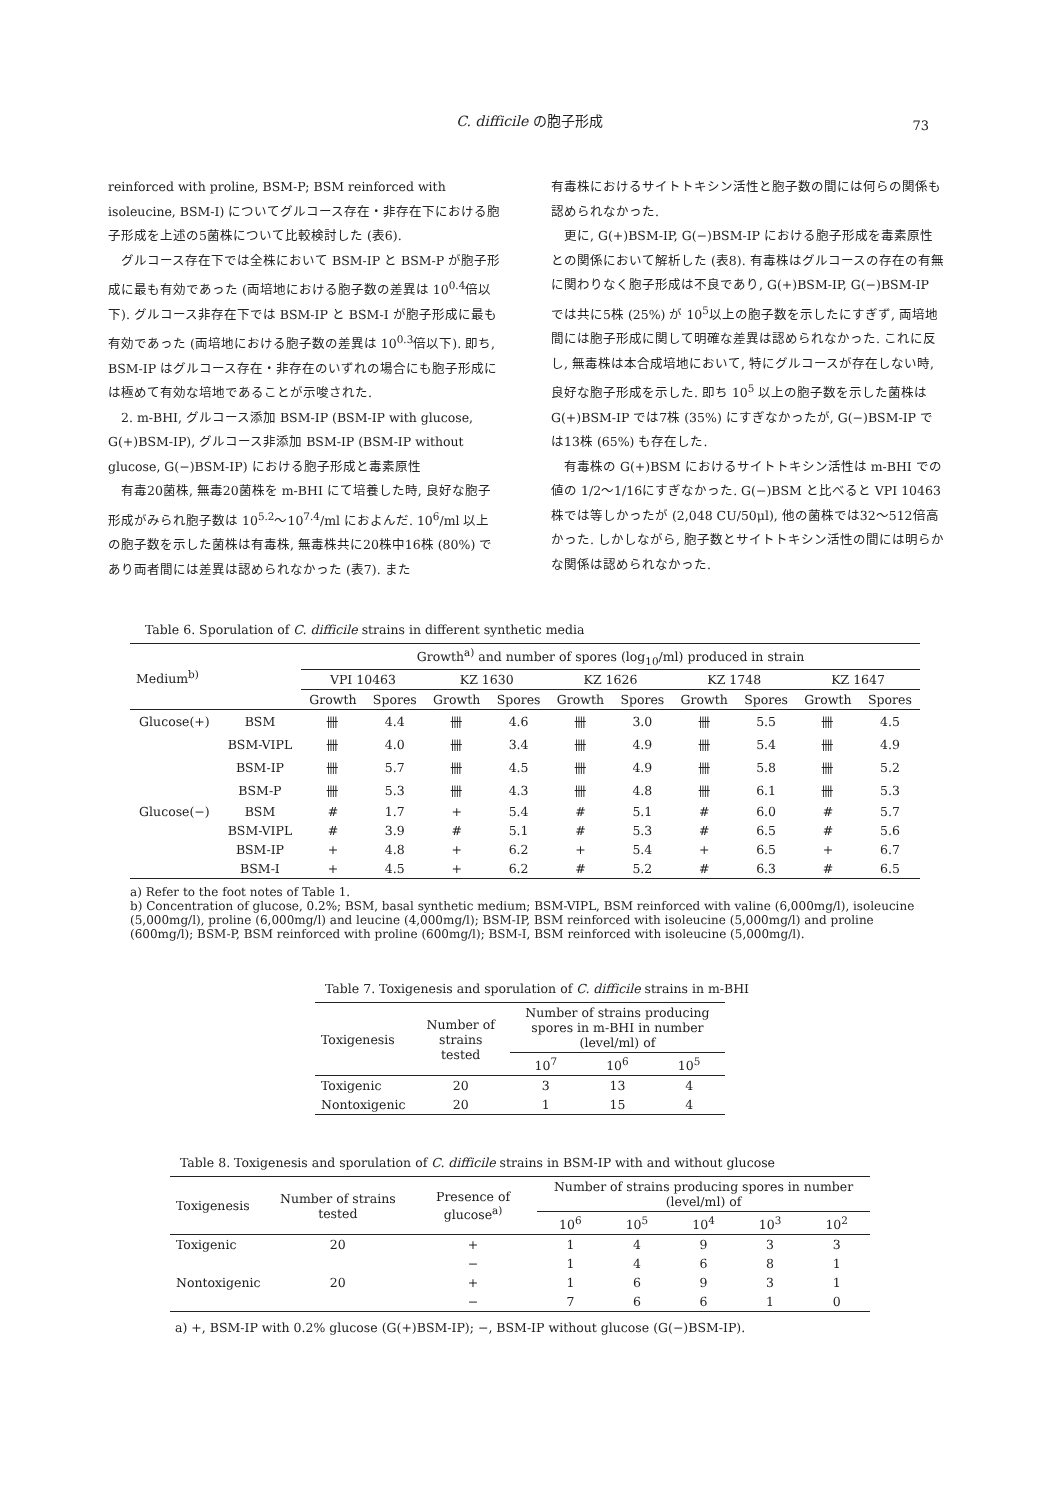C. difficile の胞子形成 73
reinforced with proline, BSM-P; BSM reinforced with isoleucine, BSM-I) についてグルコース存在・非存在下における胞子形成を上述の5菌株について比較検討した (表6).
　グルコース存在下では全株において BSM-IP と BSM-P が胞子形成に最も有効であった (両培地における胞子数の差異は 10<sup>0.4</sup>倍以下). グルコース非存在下では BSM-IP と BSM-I が胞子形成に最も有効であった (両培地における胞子数の差異は 10<sup>0.3</sup>倍以下). 即ち, BSM-IP はグルコース存在・非存在のいずれの場合にも胞子形成には極めて有効な培地であることが示唆された.
　2. m-BHI, グルコース添加 BSM-IP (BSM-IP with glucose, G(+)BSM-IP), グルコース非添加 BSM-IP (BSM-IP without glucose, G(−)BSM-IP) における胞子形成と毒素原性
　有毒20菌株, 無毒20菌株を m-BHI にて培養した時, 良好な胞子形成がみられ胞子数は 10<sup>5.2</sup>〜10<sup>7.4</sup>/ml におよんだ. 10<sup>6</sup>/ml 以上の胞子数を示した菌株は有毒株, 無毒株共に20株中16株 (80%) であり両者間には差異は認められなかった (表7). また
有毒株におけるサイトトキシン活性と胞子数の間には何らの関係も認められなかった.
　更に, G(+)BSM-IP, G(−)BSM-IP における胞子形成を毒素原性との関係において解析した (表8). 有毒株はグルコースの存在の有無に関わりなく胞子形成は不良であり, G(+)BSM-IP, G(−)BSM-IP では共に5株 (25%) が 10<sup>5</sup>以上の胞子数を示したにすぎず, 両培地間には胞子形成に関して明確な差異は認められなかった. これに反し, 無毒株は本合成培地において, 特にグルコースが存在しない時, 良好な胞子形成を示した. 即ち 10<sup>5</sup> 以上の胞子数を示した菌株は G(+)BSM-IP では7株 (35%) にすぎなかったが, G(−)BSM-IP では13株 (65%) も存在した.
　有毒株の G(+)BSM におけるサイトトキシン活性は m-BHI での値の 1/2〜1/16にすぎなかった. G(−)BSM と比べると VPI 10463 株では等しかったが (2,048 CU/50μl), 他の菌株では32〜512倍高かった. しかしながら, 胞子数とサイトトキシン活性の間には明らかな関係は認められなかった.
Table 6. Sporulation of C. difficile strains in different synthetic media
| Medium<sup>b)</sup> | | Growth<sup>a)</sup> and number of spores (log<sub>10</sub>/ml) produced in strain | | | | | | | | | |
| --- | --- | --- | --- | --- | --- | --- | --- | --- | --- | --- | --- |
| | | VPI 10463 | | KZ 1630 | | KZ 1626 | | KZ 1748 | | KZ 1647 | |
| | | Growth | Spores | Growth | Spores | Growth | Spores | Growth | Spores | Growth | Spores |
| Glucose(+) | BSM | 卌 | 4.4 | 卌 | 4.6 | 卌 | 3.0 | 卌 | 5.5 | 卌 | 4.5 |
| | BSM-VIPL | 卌 | 4.0 | 卌 | 3.4 | 卌 | 4.9 | 卌 | 5.4 | 卌 | 4.9 |
| | BSM-IP | 卌 | 5.7 | 卌 | 4.5 | 卌 | 4.9 | 卌 | 5.8 | 卌 | 5.2 |
| | BSM-P | 卌 | 5.3 | 卌 | 4.3 | 卌 | 4.8 | 卌 | 6.1 | 卌 | 5.3 |
| Glucose(−) | BSM | # | 1.7 | + | 5.4 | # | 5.1 | # | 6.0 | # | 5.7 |
| | BSM-VIPL | # | 3.9 | # | 5.1 | # | 5.3 | # | 6.5 | # | 5.6 |
| | BSM-IP | + | 4.8 | + | 6.2 | + | 5.4 | + | 6.5 | + | 6.7 |
| | BSM-I | + | 4.5 | + | 6.2 | # | 5.2 | # | 6.3 | # | 6.5 |
a) Refer to the foot notes of Table 1.
b) Concentration of glucose, 0.2%; BSM, basal synthetic medium; BSM-VIPL, BSM reinforced with valine (6,000mg/l), isoleucine (5,000mg/l), proline (6,000mg/l) and leucine (4,000mg/l); BSM-IP, BSM reinforced with isoleucine (5,000mg/l) and proline (600mg/l); BSM-P, BSM reinforced with proline (600mg/l); BSM-I, BSM reinforced with isoleucine (5,000mg/l).
Table 7. Toxigenesis and sporulation of C. difficile strains in m-BHI
| Toxigenesis | Number of strains tested | Number of strains producing spores in m-BHI in number (level/ml) of | | |
| --- | --- | --- | --- | --- |
| | | 10<sup>7</sup> | 10<sup>6</sup> | 10<sup>5</sup> |
| Toxigenic | 20 | 3 | 13 | 4 |
| Nontoxigenic | 20 | 1 | 15 | 4 |
Table 8. Toxigenesis and sporulation of C. difficile strains in BSM-IP with and without glucose
| Toxigenesis | Number of strains tested | Presence of glucose<sup>a)</sup> | Number of strains producing spores in number (level/ml) of | | | | |
| --- | --- | --- | --- | --- | --- | --- | --- |
| | | | 10<sup>6</sup> | 10<sup>5</sup> | 10<sup>4</sup> | 10<sup>3</sup> | 10<sup>2</sup> |
| Toxigenic | 20 | + | 1 | 4 | 9 | 3 | 3 |
| | | − | 1 | 4 | 6 | 8 | 1 |
| Nontoxigenic | 20 | + | 1 | 6 | 9 | 3 | 1 |
| | | − | 7 | 6 | 6 | 1 | 0 |
a) +, BSM-IP with 0.2% glucose (G(+)BSM-IP); −, BSM-IP without glucose (G(−)BSM-IP).